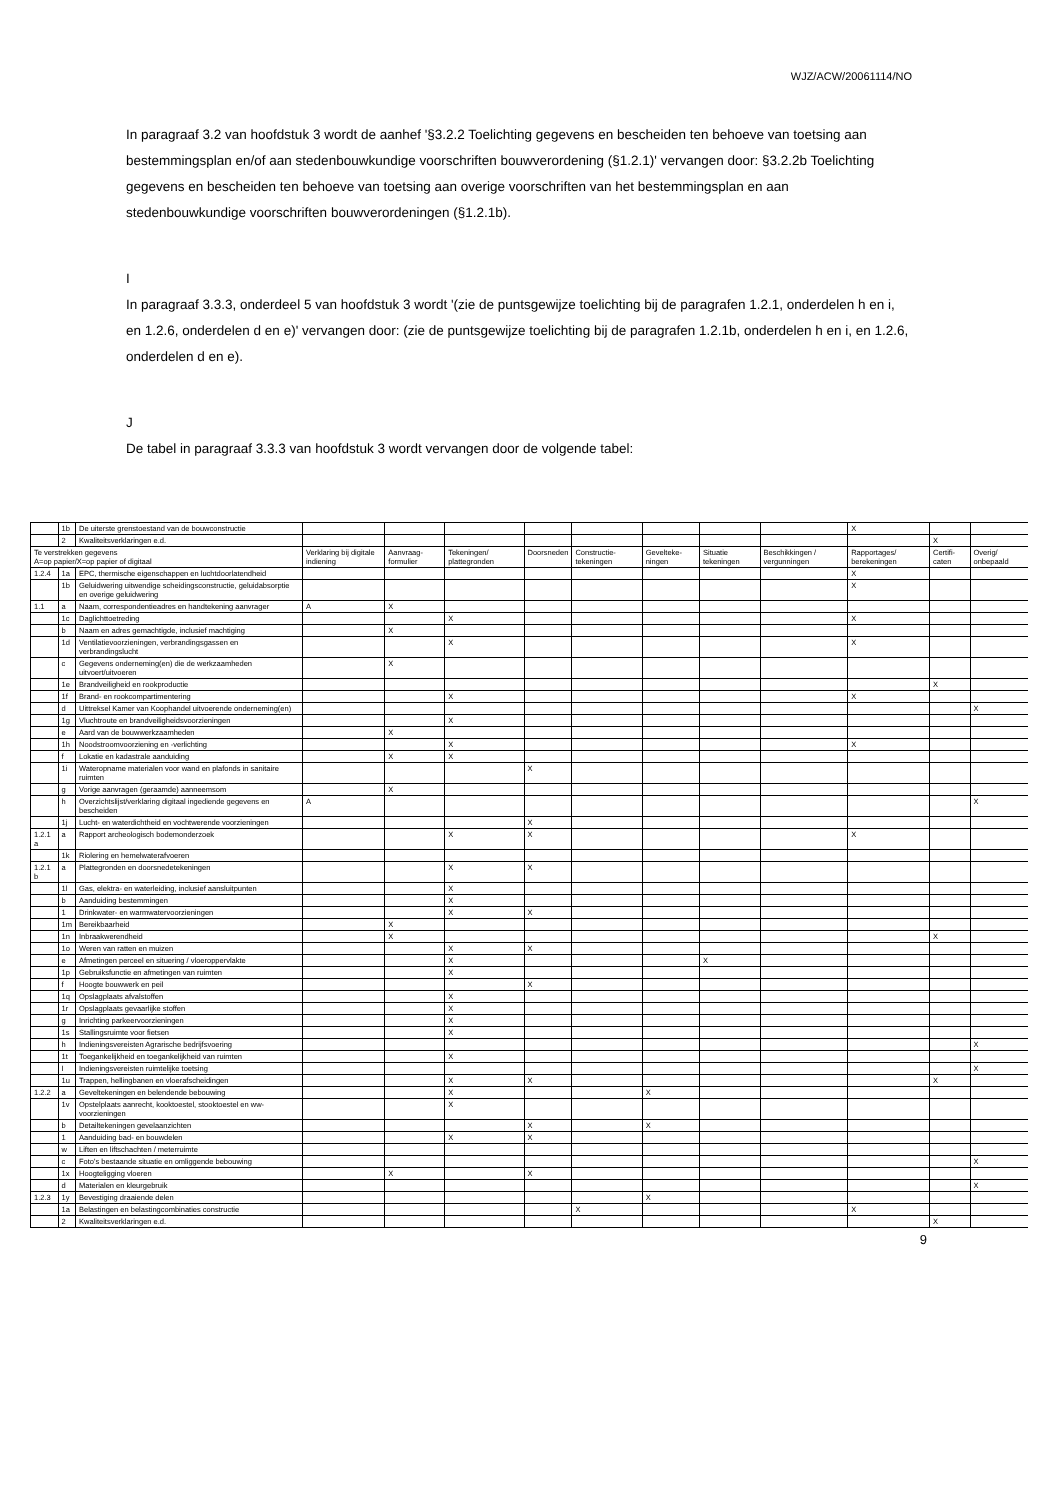WJZ/ACW/20061114/NO
In paragraaf 3.2 van hoofdstuk 3 wordt de aanhef '§3.2.2 Toelichting gegevens en bescheiden ten behoeve van toetsing aan bestemmingsplan en/of aan stedenbouwkundige voorschriften bouwverordening (§1.2.1)' vervangen door: §3.2.2b Toelichting gegevens en bescheiden ten behoeve van toetsing aan overige voorschriften van het bestemmingsplan en aan stedenbouwkundige voorschriften bouwverordeningen (§1.2.1b).
I
In paragraaf 3.3.3, onderdeel 5 van hoofdstuk 3 wordt '(zie de puntsgewijze toelichting bij de paragrafen 1.2.1, onderdelen h en i, en 1.2.6, onderdelen d en e)' vervangen door: (zie de puntsgewijze toelichting bij de paragrafen 1.2.1b, onderdelen h en i, en 1.2.6, onderdelen d en e).
J
De tabel in paragraaf 3.3.3 van hoofdstuk 3 wordt vervangen door de volgende tabel:
| | 1b | De uiterste grenstoestand van de bouwconstructie | | | | | | | | | X | | |
| | 2 | Kwaliteitsverklaringen e.d. | | | | | | | | | | X | |
| Te verstrekken gegevens A=op papier/X=op papier of digitaal | | | Verklaring bij digitale indiening | Aanvraag-formulier | Tekeningen/ plattegronden | Doorsneden | Constructie-tekeningen | Gevelteke-ningen | Situatie tekeningen | Beschikkingen / vergunningen | Rapportages/ berekeningen | Certifi-caten | Overig/ onbepaald |
| 1.2.4 | 1a | EPC, thermische eigenschappen en luchtdoorlatendheid | | | | | | | | | X | | |
| | 1b | Geluidwering uitwendige scheidingsconstructie, geluidabsorptie en overige geluidwering | | | | | | | | | X | | |
| 1.1 | a | Naam, correspondentieadres en handtekening aanvrager | A | X | | | | | | | | | |
| | 1c | Daglichttoetreding | | | X | | | | | | X | | |
| | b | Naam en adres gemachtigde, inclusief machtiging | | X | | | | | | | | | |
| | 1d | Ventilatievoorzieningen, verbrandingsgassen en verbrandingslucht | | | X | | | | | | X | | |
| | c | Gegevens onderneming(en) die de werkzaamheden uitvoert/uitvoeren | | X | | | | | | | | | |
| | 1e | Brandveiligheid en rookproductie | | | | | | | | | | X | |
| | 1f | Brand- en rookcompartimentering | | | X | | | | | | X | | |
| | d | Uittreksel Kamer van Koophandel uitvoerende onderneming(en) | | | | | | | | | | | X |
| | 1g | Vluchtroute en brandveiligheidsvoorzieningen | | | X | | | | | | | | |
| | e | Aard van de bouwwerkzaamheden | | X | | | | | | | | | |
| | 1h | Noodstroomvoorziening en -verlichting | | | X | | | | | | X | | |
| | f | Lokatie en kadastrale aanduiding | | X | X | | | | | | | | |
| | 1i | Wateropname materialen voor wand en plafonds in sanitaire ruimten | | | | X | | | | | | | |
| | g | Vorige aanvragen (geraamde) aanneemsom | | X | | | | | | | | | |
| | h | Overzichtslijst/verklaring digitaal ingediende gegevens en bescheiden | A | | | | | | | | | | X |
| | 1j | Lucht- en waterdichtheid en vochtwerende voorzieningen | | | | X | | | | | | | |
| 1.2.1 a | a | Rapport archeologisch bodemonderzoek | | | X | X | | | | | X | | |
| | 1k | Riolering en hemelwaterafvoeren | | | | | | | | | | | |
| 1.2.1 b | a | Plattegronden en doorsnedetekeningen | | | X | X | | | | | | | |
| | 1l | Gas, elektra- en waterleiding, inclusief aansluitpunten | | | X | | | | | | | | |
| | b | Aanduiding bestemmingen | | | X | | | | | | | | |
| | 1 | Drinkwater- en warmwatervoorzieningen | | | X | X | | | | | | | |
| | 1m | Bereikbaarheid | | X | | | | | | | | | |
| | 1n | Inbraakwerendheid | | X | | | | | | | | X | |
| | 1o | Weren van ratten en muizen | | | X | X | | | | | | | |
| | e | Afmetingen perceel en situering / vloeroppervlakte | | | X | | | | X | | | | |
| | 1p | Gebruiksfunctie en afmetingen van ruimten | | | X | | | | | | | | |
| | f | Hoogte bouwwerk en peil | | | | X | | | | | | | |
| | 1q | Opslagplaats afvalstoffen | | | X | | | | | | | | |
| | 1r | Opslagplaats gevaarlijke stoffen | | | X | | | | | | | | |
| | g | Inrichting parkeervoorzieningen | | | X | | | | | | | | |
| | 1s | Stallingsruimte voor fietsen | | | X | | | | | | | | |
| | h | Indieningsvereisten Agrarische bedrijfsvoering | | | | | | | | | | | X |
| | 1t | Toegankelijkheid en toegankelijkheid van ruimten | | | X | | | | | | | | |
| | I | Indieningsvereisten ruimtelijke toetsing | | | | | | | | | | | X |
| | 1u | Trappen, hellingbanen en vloerafscheidingen | | | X | X | | | | | | X | |
| 1.2.2 | a | Geveltekeningen en belendende bebouwing | | | X | | | X | | | | | |
| | 1v | Opstelplaats aanrecht, kooktoestel, stooktoestel en ww-voorzieningen | | | X | | | | | | | | |
| | b | Detailtekeningen gevelaanzichten | | | | X | | X | | | | | |
| | 1 | Aanduiding bad- en bouwdelen | | | X | X | | | | | | | |
| | w | Liften en liftschachten / meterruimte | | | | | | | | | | | |
| | c | Foto's bestaande situatie en omliggende bebouwing | | | | | | | | | | | X |
| | 1x | Hoogteligging vloeren | | X | | X | | | | | | | |
| | d | Materialen en kleurgebruik | | | | | | | | | | | X |
| 1.2.3 | 1y | Bevestiging draaiende delen | | | | | | X | | | | | |
| | 1a | Belastingen en belastingcombinaties constructie | | | | | X | | | | X | | |
| | 2 | Kwaliteitsverklaringen e.d. | | | | | | | | | | X | |
9